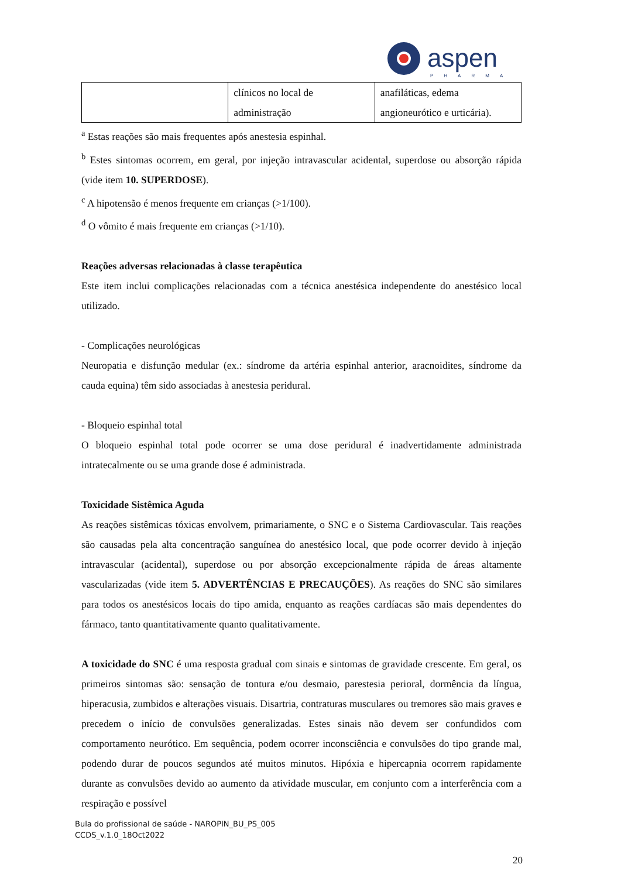aspen
PHARMA
| | clínicos no local de administração | anafiláticas, edema angioneurótico e urticária). |
<sup>a</sup> Estas reações são mais frequentes após anestesia espinhal.
<sup>b</sup> Estes sintomas ocorrem, em geral, por injeção intravascular acidental, superdose ou absorção rápida (vide item 10. SUPERDOSE).
<sup>c</sup> A hipotensão é menos frequente em crianças (>1/100).
<sup>d</sup> O vômito é mais frequente em crianças (>1/10).
Reações adversas relacionadas à classe terapêutica
Este item inclui complicações relacionadas com a técnica anestésica independente do anestésico local utilizado.
- Complicações neurológicas
Neuropatia e disfunção medular (ex.: síndrome da artéria espinhal anterior, aracnoidites, síndrome da cauda equina) têm sido associadas à anestesia peridural.
- Bloqueio espinhal total
O bloqueio espinhal total pode ocorrer se uma dose peridural é inadvertidamente administrada intratecalmente ou se uma grande dose é administrada.
Toxicidade Sistêmica Aguda
As reações sistêmicas tóxicas envolvem, primariamente, o SNC e o Sistema Cardiovascular. Tais reações são causadas pela alta concentração sanguínea do anestésico local, que pode ocorrer devido à injeção intravascular (acidental), superdose ou por absorção excepcionalmente rápida de áreas altamente vascularizadas (vide item 5. ADVERTÊNCIAS E PRECAUÇÕES). As reações do SNC são similares para todos os anestésicos locais do tipo amida, enquanto as reações cardíacas são mais dependentes do fármaco, tanto quantitativamente quanto qualitativamente.
A toxicidade do SNC é uma resposta gradual com sinais e sintomas de gravidade crescente. Em geral, os primeiros sintomas são: sensação de tontura e/ou desmaio, parestesia perioral, dormência da língua, hiperacusia, zumbidos e alterações visuais. Disartria, contraturas musculares ou tremores são mais graves e precedem o início de convulsões generalizadas. Estes sinais não devem ser confundidos com comportamento neurótico. Em sequência, podem ocorrer inconsciência e convulsões do tipo grande mal, podendo durar de poucos segundos até muitos minutos. Hipóxia e hipercapnia ocorrem rapidamente durante as convulsões devido ao aumento da atividade muscular, em conjunto com a interferência com a respiração e possível
Bula do profissional de saúde - NAROPIN_BU_PS_005
CCDS_v.1.0_18Oct2022
20